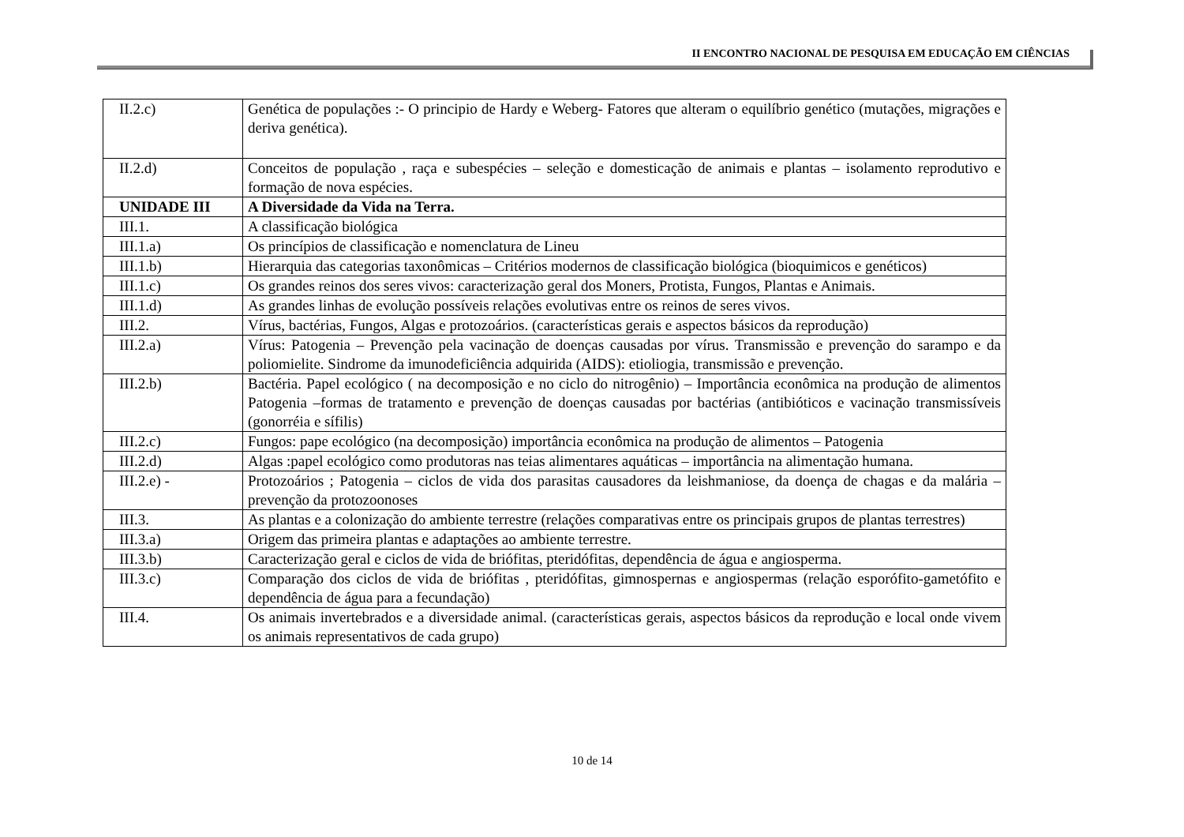II ENCONTRO NACIONAL DE PESQUISA EM EDUCAÇÃO EM CIÊNCIAS
| II.2.c) | Genética de populações :- O principio de Hardy e Weberg- Fatores que alteram o equilíbrio genético (mutações, migrações e deriva genética). |
| II.2.d) | Conceitos de população , raça e subespécies – seleção e domesticação de animais e plantas – isolamento reprodutivo e formação de nova espécies. |
| UNIDADE III | A Diversidade da Vida na Terra. |
| III.1. | A classificação biológica |
| III.1.a) | Os princípios de classificação e nomenclatura de Lineu |
| III.1.b) | Hierarquia das categorias taxonômicas – Critérios modernos de classificação biológica (bioquimicos e genéticos) |
| III.1.c) | Os grandes reinos dos seres vivos: caracterização geral dos Moners, Protista, Fungos, Plantas e Animais. |
| III.1.d) | As grandes linhas de evolução possíveis relações evolutivas entre os reinos de seres vivos. |
| III.2. | Vírus, bactérias, Fungos, Algas e protozoários. (características gerais e aspectos básicos da reprodução) |
| III.2.a) | Vírus: Patogenia – Prevenção pela vacinação de doenças causadas por vírus. Transmissão e prevenção do sarampo e da poliomielite. Sindrome da imunodeficiência adquirida (AIDS): etioliogia, transmissão e prevenção. |
| III.2.b) | Bactéria. Papel ecológico ( na decomposição e no ciclo do nitrogênio) – Importância econômica na produção de alimentos Patogenia –formas de tratamento e prevenção de doenças causadas por bactérias (antibióticos e vacinação transmissíveis (gonorréia e sífilis) |
| III.2.c) | Fungos: pape ecológico (na decomposição) importância econômica na produção de alimentos – Patogenia |
| III.2.d) | Algas :papel ecológico como produtoras nas teias alimentares aquáticas – importância na alimentação humana. |
| III.2.e) - | Protozoários ; Patogenia – ciclos de vida dos parasitas causadores da leishmaniose, da doença de chagas e da malária – prevenção da protozoonoses |
| III.3. | As plantas e a colonização do ambiente terrestre (relações comparativas entre os principais grupos de plantas terrestres) |
| III.3.a) | Origem das primeira plantas e adaptações ao ambiente terrestre. |
| III.3.b) | Caracterização geral e ciclos de vida de briófitas, pteridófitas, dependência de água e angiosperma. |
| III.3.c) | Comparação dos ciclos de vida de briófitas , pteridófitas, gimnospernas e angiospermas (relação esporófito-gametófito e dependência de água para a fecundação) |
| III.4. | Os animais invertebrados e a diversidade animal. (características gerais, aspectos básicos da reprodução e local onde vivem os animais representativos de cada grupo) |
10 de 14